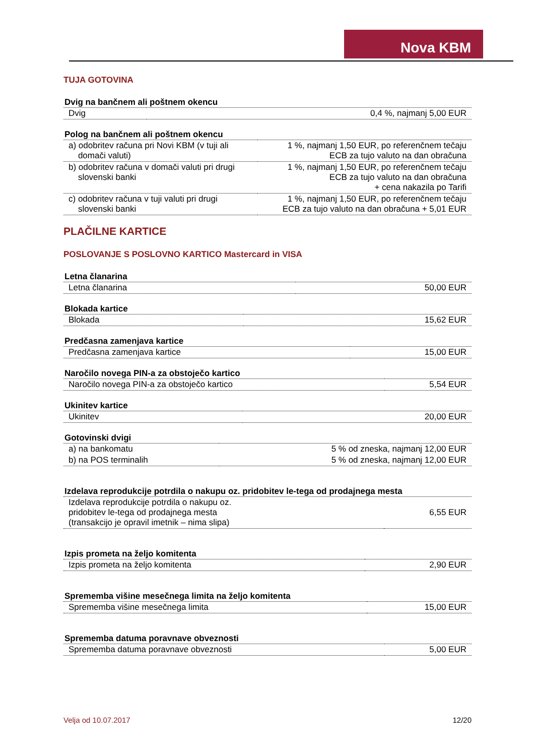Nova KBM
TUJA GOTOVINA
| Dvig na bančnem ali poštnem okencu | |
| --- | --- |
| Dvig | 0,4 %, najmanj 5,00 EUR |
| Polog na bančnem ali poštnem okencu | |
| --- | --- |
| a) odobritev računa pri Novi KBM (v tuji ali domači valuti) | 1 %, najmanj 1,50 EUR, po referenčnem tečaju ECB za tujo valuto na dan obračuna |
| b) odobritev računa v domači valuti pri drugi slovenski banki | 1 %, najmanj 1,50 EUR, po referenčnem tečaju ECB za tujo valuto na dan obračuna + cena nakazila po Tarifi |
| c) odobritev računa v tuji valuti pri drugi slovenski banki | 1 %, najmanj 1,50 EUR, po referenčnem tečaju ECB za tujo valuto na dan obračuna + 5,01 EUR |
PLAČILNE KARTICE
POSLOVANJE S POSLOVNO KARTICO Mastercard in VISA
| Letna članarina | |
| --- | --- |
| Letna članarina | 50,00 EUR |
| Blokada kartice | |
| --- | --- |
| Blokada | 15,62 EUR |
| Predčasna zamenjava kartice | |
| --- | --- |
| Predčasna zamenjava kartice | 15,00 EUR |
| Naročilo novega PIN-a za obstoječo kartico | |
| --- | --- |
| Naročilo novega PIN-a za obstoječo kartico | 5,54 EUR |
| Ukinitev kartice | |
| --- | --- |
| Ukinitev | 20,00 EUR |
| Gotovinski dvigi | |
| --- | --- |
| a) na bankomatu | 5 % od zneska, najmanj 12,00 EUR |
| b) na POS terminalih | 5 % od zneska, najmanj 12,00 EUR |
| Izdelava reprodukcije potrdila o nakupu oz. pridobitev le-tega od prodajnega mesta | |
| --- | --- |
| Izdelava reprodukcije potrdila o nakupu oz. pridobitev le-tega od prodajnega mesta (transakcijo je opravil imetnik – nima slipa) | 6,55 EUR |
| Izpis prometa na željo komitenta | |
| --- | --- |
| Izpis prometa na željo komitenta | 2,90 EUR |
| Sprememba višine mesečnega limita na željo komitenta | |
| --- | --- |
| Sprememba višine mesečnega limita | 15,00 EUR |
| Sprememba datuma poravnave obveznosti | |
| --- | --- |
| Sprememba datuma poravnave obveznosti | 5,00 EUR |
Velja od 10.07.2017 12/20